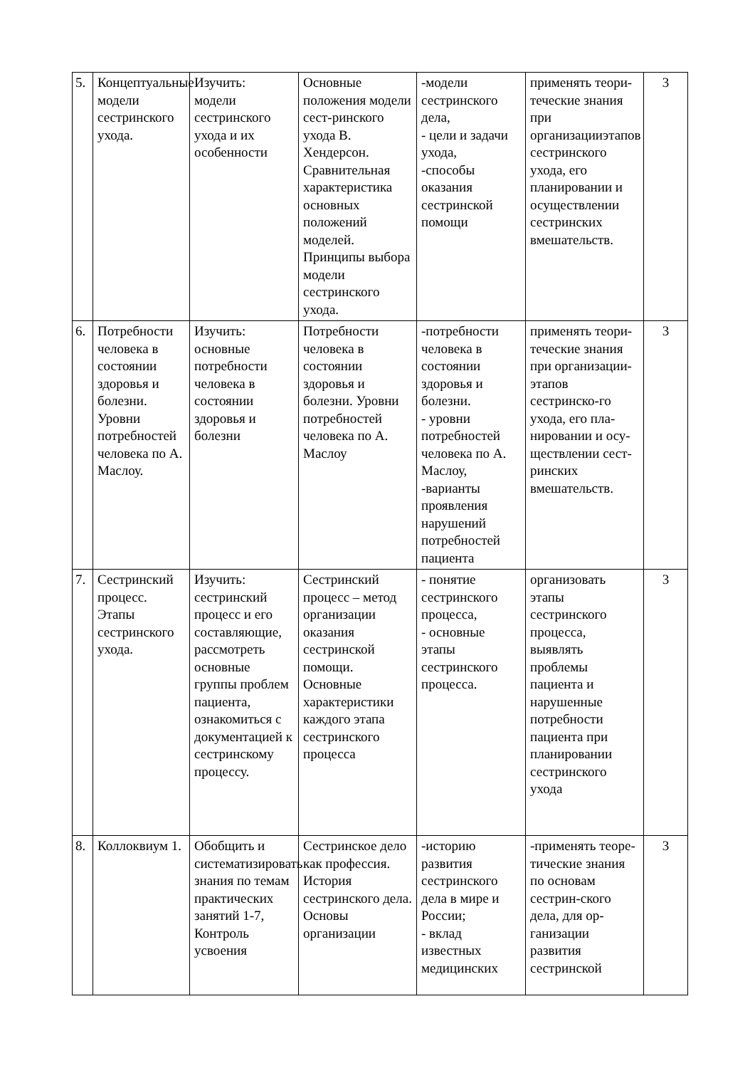| 5. | Концептуальные модели сестринского ухода. | Изучить: модели сестринского ухода и их особенности | Основные положения модели сест-ринского ухода В. Хендерсон. Сравнительная характеристика основных положений моделей. Принципы выбора модели сестринского ухода. | -модели сестринского дела, - цели и задачи ухода, -способы оказания сестринской помощи | применять теори-течеcкие знания при организацииэтапов сестринского ухода, его планировании и осуществлении сестринских вмешательств. | 3 |
| 6. | Потребности человека в состоянии здоровья и болезни. Уровни потребностей человека по А. Маслоу. | Изучить: основные потребности человека в состоянии здоровья и болезни | Потребности человека в состоянии здоровья и болезни. Уровни потребностей человека по А. Маслоу | -потребности человека в состоянии здоровья и болезни. - уровни потребностей человека по А. Маслоу, -варианты проявления нарушений потребностей пациента | применять теори-течеcкие знания при организации-этапов сестринско-го ухода, его пла-нировании и осу-ществлении сест-ринских вмешательств. | 3 |
| 7. | Сестринский процесс. Этапы сестринского ухода. | Изучить: сестринский процесс и его составляющие, рассмотреть основные группы проблем пациента, ознакомиться с документацией к сестринскому процессу. | Сестринский процесс – метод организации оказания сестринской помощи. Основные характеристики каждого этапа сестринского процесса | - понятие сестринского процесса, - основные этапы сестринского процесса. | организовать этапы сестринского процесса, выявлять проблемы пациента и нарушенные потребности пациента при планировании сестринского ухода | 3 |
| 8. | Коллоквиум 1. | Обобщить и систематизировать знания по темам практических занятий 1-7, Контроль усвоения | Сестринское дело как профессия. История сестринского дела. Основы организации | -историю развития сестринского дела в мире и России; - вклад известных медицинских | -применять теоре-тические знания по основам сестрин-ского дела, для ор-ганизации развития сестринской | 3 |